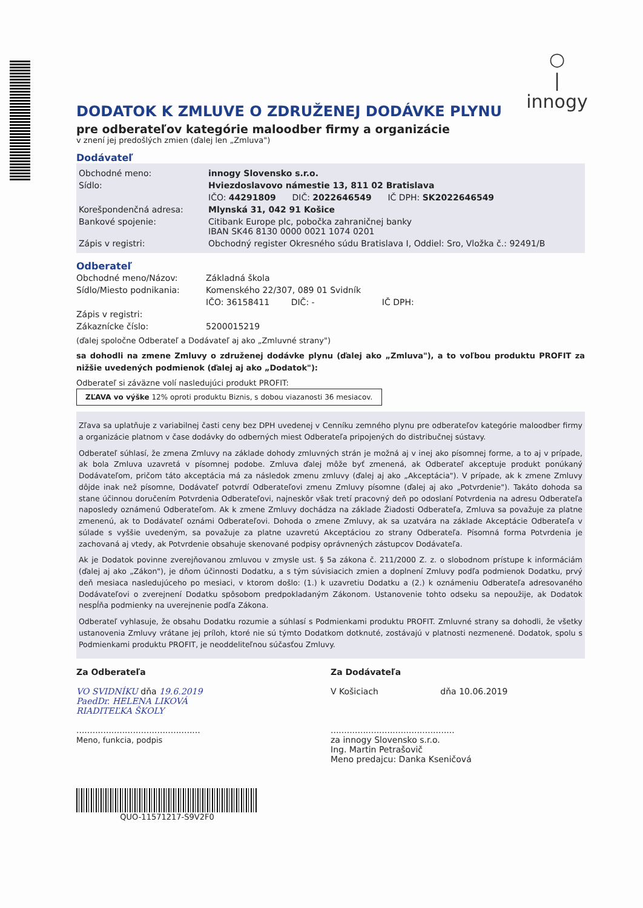○
|
innogy
DODATOK K ZMLUVE O ZDRUŽENEJ DODÁVKE PLYNU
pre odberateľov kategórie maloodber firmy a organizácie
v znení jej predošlých zmien (ďalej len „Zmluva")
Dodávateľ
| Obchodné meno: | innogy Slovensko s.r.o. |
| Sídlo: | Hviezdoslavovo námestie 13, 811 02 Bratislava |
| | IČO: 44291809 DIČ: 2022646549 IČ DPH: SK2022646549 |
| Korešpondenčná adresa: | Mlynská 31, 042 91 Košice |
| Bankové spojenie: | Citibank Europe plc, pobočka zahraničnej banky IBAN SK46 8130 0000 0021 1074 0201 |
| Zápis v registri: | Obchodný register Okresného súdu Bratislava I, Oddiel: Sro, Vložka č.: 92491/B |
Odberateľ
| Obchodné meno/Názov: | Základná škola |
| Sídlo/Miesto podnikania: | Komenského 22/307, 089 01 Svidník |
| | IČO: 36158411 DIČ: - IČ DPH: |
| Zápis v registri: | |
| Zákaznícke číslo: | 5200015219 |
(ďalej spoločne Odberateľ a Dodávateľ aj ako „Zmluvné strany")
sa dohodli na zmene Zmluvy o združenej dodávke plynu (ďalej ako „Zmluva"), a to voľbou produktu PROFIT za nižšie uvedených podmienok (ďalej aj ako „Dodatok"):
Odberateľ si záväzne volí nasledujúci produkt PROFIT:
ZĽAVA vo výške 12% oproti produktu Biznis, s dobou viazanosti 36 mesiacov.
Zľava sa uplatňuje z variabilnej časti ceny bez DPH uvedenej v Cenníku zemného plynu pre odberateľov kategórie maloodber firmy a organizácie platnom v čase dodávky do odberných miest Odberateľa pripojených do distribučnej sústavy.
Odberateľ súhlasí, že zmena Zmluvy na základe dohody zmluvných strán je možná aj v inej ako písomnej forme, a to aj v prípade, ak bola Zmluva uzavretá v písomnej podobe. Zmluva ďalej môže byť zmenená, ak Odberateľ akceptuje produkt ponúkaný Dodávateľom, pričom táto akceptácia má za následok zmenu zmluvy (ďalej aj ako „Akceptácia"). V prípade, ak k zmene Zmluvy dôjde inak než písomne, Dodávateľ potvrdí Odberateľovi zmenu Zmluvy písomne (ďalej aj ako „Potvrdenie"). Takáto dohoda sa stane účinnou doručením Potvrdenia Odberateľovi, najneskôr však tretí pracovný deň po odoslaní Potvrdenia na adresu Odberateľa naposledy oznámenú Odberateľom. Ak k zmene Zmluvy dochádza na základe Žiadosti Odberateľa, Zmluva sa považuje za platne zmenenú, ak to Dodávateľ oznámi Odberateľovi. Dohoda o zmene Zmluvy, ak sa uzatvára na základe Akceptácie Odberateľa v súlade s vyššie uvedeným, sa považuje za platne uzavretú Akceptáciou zo strany Odberateľa. Písomná forma Potvrdenia je zachovaná aj vtedy, ak Potvrdenie obsahuje skenované podpisy oprávnených zástupcov Dodávateľa.
Ak je Dodatok povinne zverejňovanou zmluvou v zmysle ust. § 5a zákona č. 211/2000 Z. z. o slobodnom prístupe k informáciám (ďalej aj ako „Zákon"), je dňom účinnosti Dodatku, a s tým súvisiacich zmien a doplnení Zmluvy podľa podmienok Dodatku, prvý deň mesiaca nasledujúceho po mesiaci, v ktorom došlo: (1.) k uzavretiu Dodatku a (2.) k oznámeniu Odberateľa adresovaného Dodávateľovi o zverejnení Dodatku spôsobom predpokladaným Zákonom. Ustanovenie tohto odseku sa nepoužije, ak Dodatok nespĺňa podmienky na uverejnenie podľa Zákona.
Odberateľ vyhlasuje, že obsahu Dodatku rozumie a súhlasí s Podmienkami produktu PROFIT. Zmluvné strany sa dohodli, že všetky ustanovenia Zmluvy vrátane jej príloh, ktoré nie sú týmto Dodatkom dotknuté, zostávajú v platnosti nezmenené. Dodatok, spolu s Podmienkami produktu PROFIT, je neoddeliteľnou súčasťou Zmluvy.
Za Odberateľa
VO SVIDNÍKU dňa 19.6.2019
PaedDr. HELENA LIKOVÁ
RIADITEĽKA ŠKOLY
..............................................
Meno, funkcia, podpis
Za Dodávateľa
V Košiciach dňa 10.06.2019
..............................................
za innogy Slovensko s.r.o.
Ing. Martin Petrašovič
Meno predajcu: Danka Kseničová
QUO-11571217-S9V2F0